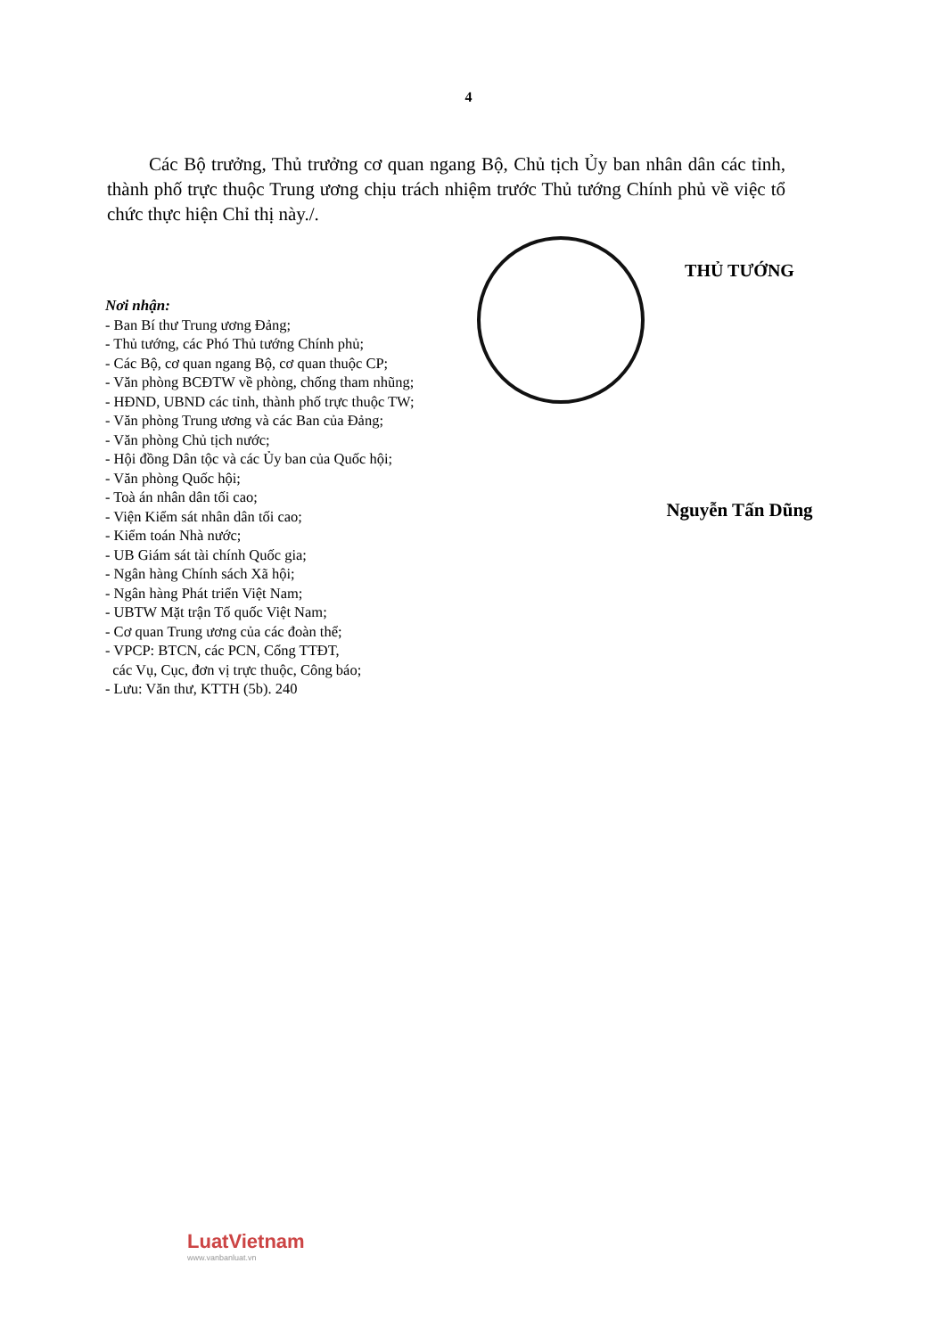4
Các Bộ trưởng, Thủ trưởng cơ quan ngang Bộ, Chủ tịch Ủy ban nhân dân các tỉnh, thành phố trực thuộc Trung ương chịu trách nhiệm trước Thủ tướng Chính phủ về việc tổ chức thực hiện Chỉ thị này./.
Nơi nhận:
- Ban Bí thư Trung ương Đảng;
- Thủ tướng, các Phó Thủ tướng Chính phủ;
- Các Bộ, cơ quan ngang Bộ, cơ quan thuộc CP;
- Văn phòng BCĐTW về phòng, chống tham nhũng;
- HĐND, UBND các tỉnh, thành phố trực thuộc TW;
- Văn phòng Trung ương và các Ban của Đảng;
- Văn phòng Chủ tịch nước;
- Hội đồng Dân tộc và các Ủy ban của Quốc hội;
- Văn phòng Quốc hội;
- Toà án nhân dân tối cao;
- Viện Kiểm sát nhân dân tối cao;
- Kiểm toán Nhà nước;
- UB Giám sát tài chính Quốc gia;
- Ngân hàng Chính sách Xã hội;
- Ngân hàng Phát triển Việt Nam;
- UBTW Mặt trận Tổ quốc Việt Nam;
- Cơ quan Trung ương của các đoàn thể;
- VPCP: BTCN, các PCN, Cổng TTĐT,
các Vụ, Cục, đơn vị trực thuộc, Công báo;
- Lưu: Văn thư, KTTH (5b). 240
THỦ TƯỚNG
Nguyễn Tấn Dũng
LuatVietnam
www.vanbanluat.vn